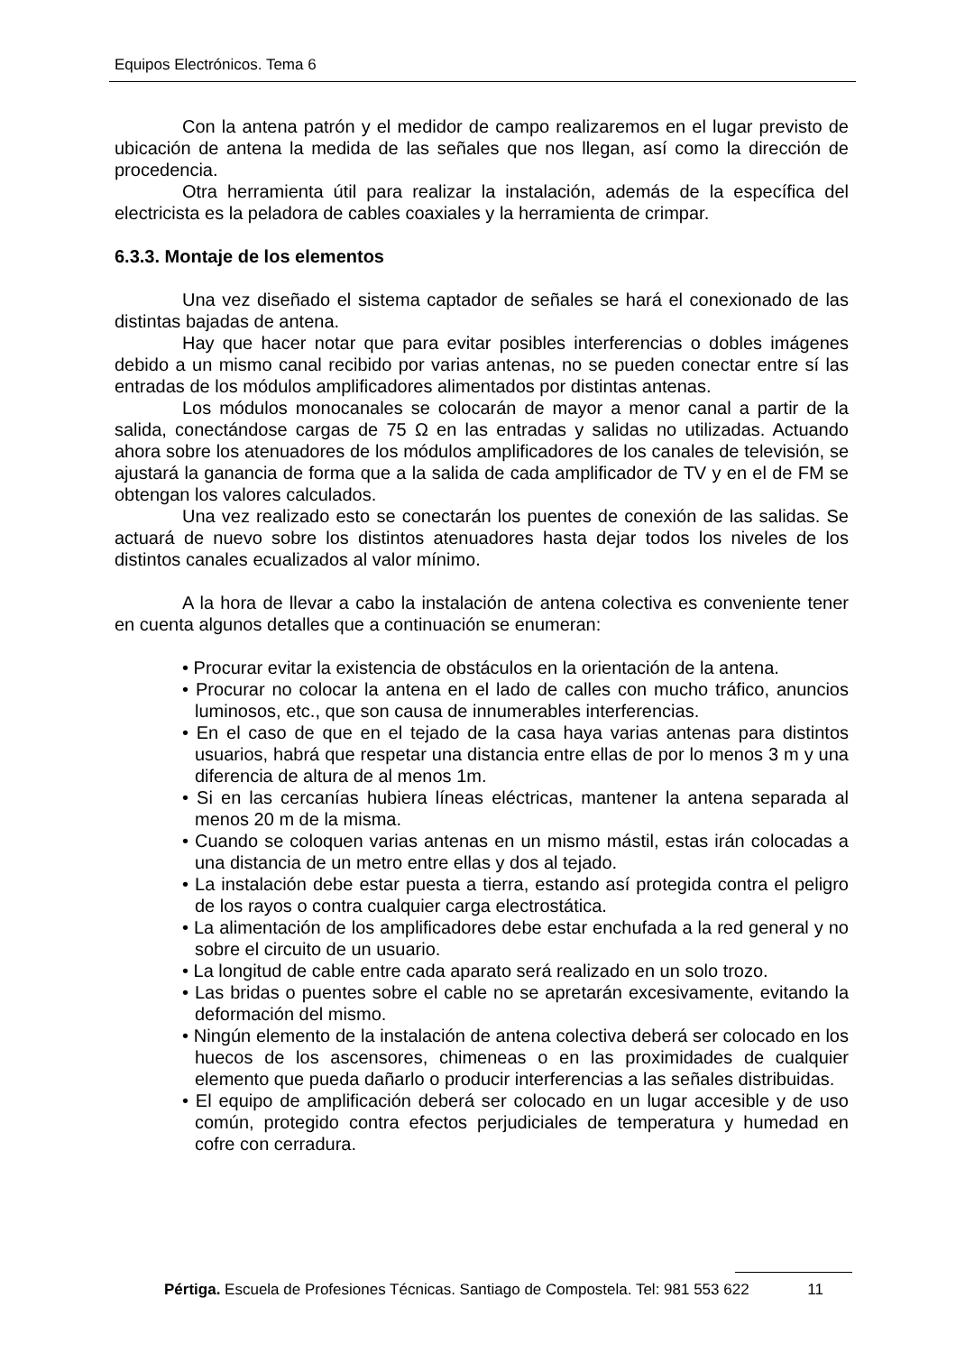Equipos Electrónicos. Tema 6
Con la antena patrón y el medidor de campo realizaremos en el lugar previsto de ubicación de antena la medida de las señales que nos llegan, así como la dirección de procedencia.
Otra herramienta útil para realizar la instalación, además de la específica del electricista es la peladora de cables coaxiales y la herramienta de crimpar.
6.3.3. Montaje de los elementos
Una vez diseñado el sistema captador de señales se hará el conexionado de las distintas bajadas de antena.
Hay que hacer notar que para evitar posibles interferencias o dobles imágenes debido a un mismo canal recibido por varias antenas, no se pueden conectar entre sí las entradas de los módulos amplificadores alimentados por distintas antenas.
Los módulos monocanales se colocarán de mayor a menor canal a partir de la salida, conectándose cargas de 75 Ω en las entradas y salidas no utilizadas. Actuando ahora sobre los atenuadores de los módulos amplificadores de los canales de televisión, se ajustará la ganancia de forma que a la salida de cada amplificador de TV y en el de FM se obtengan los valores calculados.
Una vez realizado esto se conectarán los puentes de conexión de las salidas. Se actuará de nuevo sobre los distintos atenuadores hasta dejar todos los niveles de los distintos canales ecualizados al valor mínimo.
A la hora de llevar a cabo la instalación de antena colectiva es conveniente tener en cuenta algunos detalles que a continuación se enumeran:
• Procurar evitar la existencia de obstáculos en la orientación de la antena.
• Procurar no colocar la antena en el lado de calles con mucho tráfico, anuncios luminosos, etc., que son causa de innumerables interferencias.
• En el caso de que en el tejado de la casa haya varias antenas para distintos usuarios, habrá que respetar una distancia entre ellas de por lo menos 3 m y una diferencia de altura de al menos 1m.
• Si en las cercanías hubiera líneas eléctricas, mantener la antena separada al menos 20 m de la misma.
• Cuando se coloquen varias antenas en un mismo mástil, estas irán colocadas a una distancia de un metro entre ellas y dos al tejado.
• La instalación debe estar puesta a tierra, estando así protegida contra el peligro de los rayos o contra cualquier carga electrostática.
• La alimentación de los amplificadores debe estar enchufada a la red general y no sobre el circuito de un usuario.
• La longitud de cable entre cada aparato será realizado en un solo trozo.
• Las bridas o puentes sobre el cable no se apretarán excesivamente, evitando la deformación del mismo.
• Ningún elemento de la instalación de antena colectiva deberá ser colocado en los huecos de los ascensores, chimeneas o en las proximidades de cualquier elemento que pueda dañarlo o producir interferencias a las señales distribuidas.
• El equipo de amplificación deberá ser colocado en un lugar accesible y de uso común, protegido contra efectos perjudiciales de temperatura y humedad en cofre con cerradura.
Pértiga. Escuela de Profesiones Técnicas. Santiago de Compostela. Tel: 981 553 622 11